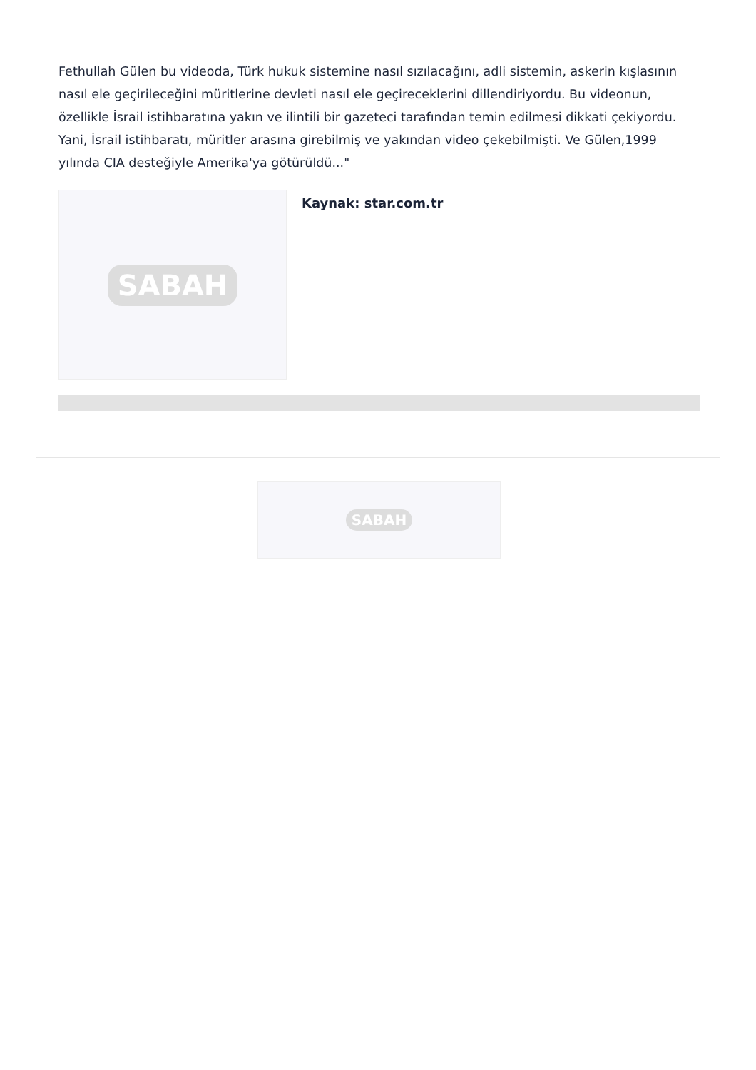Fethullah Gülen bu videoda, Türk hukuk sistemine nasıl sızılacağını, adli sistemin, askerin kışlasının nasıl ele geçirileceğini müritlerine devleti nasıl ele geçireceklerini dillendiriyordu. Bu videonun, özellikle İsrail istihbaratına yakın ve ilintili bir gazeteci tarafından temin edilmesi dikkati çekiyordu. Yani, İsrail istihbaratı, müritler arasına girebilmiş ve yakından video çekebilmişti. Ve Gülen,1999 yılında CIA desteğiyle Amerika'ya götürüldü..."
SABAH
Kaynak: star.com.tr
SABAH